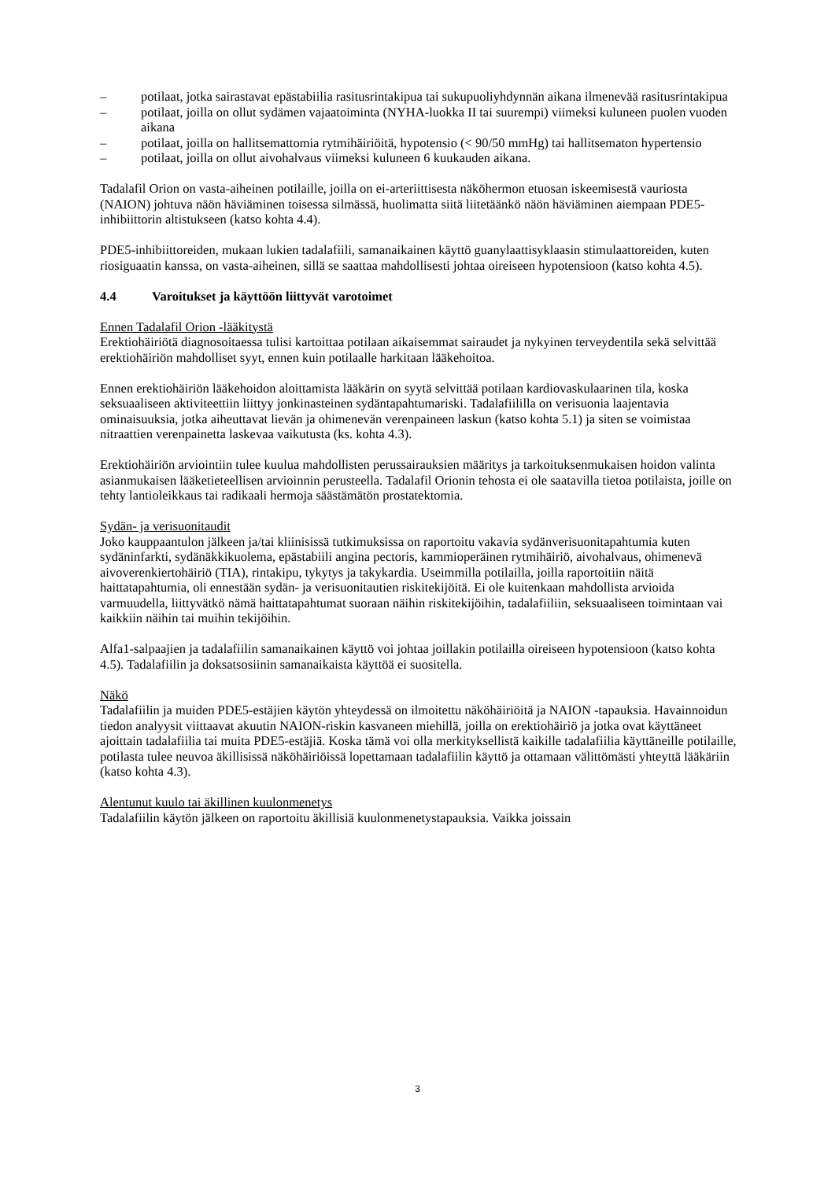– potilaat, jotka sairastavat epästabiilia rasitusrintakipua tai sukupuoliyhdynnän aikana ilmenevää rasitusrintakipua
– potilaat, joilla on ollut sydämen vajaatoiminta (NYHA-luokka II tai suurempi) viimeksi kuluneen puolen vuoden aikana
– potilaat, joilla on hallitsemattomia rytmihäiriöitä, hypotensio (< 90/50 mmHg) tai hallitsematon hypertensio
– potilaat, joilla on ollut aivohalvaus viimeksi kuluneen 6 kuukauden aikana.
Tadalafil Orion on vasta-aiheinen potilaille, joilla on ei-arteriittisesta näköhermon etuosan iskeemisestä vauriosta (NAION) johtuva näön häviäminen toisessa silmässä, huolimatta siitä liitetäänkö näön häviäminen aiempaan PDE5-inhibiittorin altistukseen (katso kohta 4.4).
PDE5-inhibiittoreiden, mukaan lukien tadalafiili, samanaikainen käyttö guanylaattisyklaasin stimulaattoreiden, kuten riosiguaatin kanssa, on vasta-aiheinen, sillä se saattaa mahdollisesti johtaa oireiseen hypotensioon (katso kohta 4.5).
4.4 Varoitukset ja käyttöön liittyvät varotoimet
Ennen Tadalafil Orion -lääkitystä
Erektiohäiriötä diagnosoitaessa tulisi kartoittaa potilaan aikaisemmat sairaudet ja nykyinen terveydentila sekä selvittää erektiohäiriön mahdolliset syyt, ennen kuin potilaalle harkitaan lääkehoitoa.
Ennen erektiohäiriön lääkehoidon aloittamista lääkärin on syytä selvittää potilaan kardiovaskulaarinen tila, koska seksuaaliseen aktiviteettiin liittyy jonkinasteinen sydäntapahtumariski. Tadalafiililla on verisuonia laajentavia ominaisuuksia, jotka aiheuttavat lievän ja ohimenevän verenpaineen laskun (katso kohta 5.1) ja siten se voimistaa nitraattien verenpainetta laskevaa vaikutusta (ks. kohta 4.3).
Erektiohäiriön arviointiin tulee kuulua mahdollisten perussairauksien määritys ja tarkoituksenmukaisen hoidon valinta asianmukaisen lääketieteellisen arvioinnin perusteella. Tadalafil Orionin tehosta ei ole saatavilla tietoa potilaista, joille on tehty lantioleikkaus tai radikaali hermoja säästämätön prostatektomia.
Sydän- ja verisuonitaudit
Joko kauppaantulon jälkeen ja/tai kliinisissä tutkimuksissa on raportoitu vakavia sydänverisuonitapahtumia kuten sydäninfarkti, sydänäkkikuolema, epästabiili angina pectoris, kammioperäinen rytmihäiriö, aivohalvaus, ohimenevä aivoverenkiertohäiriö (TIA), rintakipu, tykytys ja takykardia. Useimmilla potilailla, joilla raportoitiin näitä haittatapahtumia, oli ennestään sydän- ja verisuonitautien riskitekijöitä. Ei ole kuitenkaan mahdollista arvioida varmuudella, liittyvätkö nämä haittatapahtumat suoraan näihin riskitekijöihin, tadalafiiliin, seksuaaliseen toimintaan vai kaikkiin näihin tai muihin tekijöihin.
Alfa1-salpaajien ja tadalafiilin samanaikainen käyttö voi johtaa joillakin potilailla oireiseen hypotensioon (katso kohta 4.5). Tadalafiilin ja doksatsosiinin samanaikaista käyttöä ei suositella.
Näkö
Tadalafiilin ja muiden PDE5-estäjien käytön yhteydessä on ilmoitettu näköhäiriöitä ja NAION -tapauksia. Havainnoidun tiedon analyysit viittaavat akuutin NAION-riskin kasvaneen miehillä, joilla on erektiohäiriö ja jotka ovat käyttäneet ajoittain tadalafiilia tai muita PDE5-estäjiä. Koska tämä voi olla merkityksellistä kaikille tadalafiilia käyttäneille potilaille, potilasta tulee neuvoa äkillisissä näköhäiriöissä lopettamaan tadalafiilin käyttö ja ottamaan välittömästi yhteyttä lääkäriin (katso kohta 4.3).
Alentunut kuulo tai äkillinen kuulonmenetys
Tadalafiilin käytön jälkeen on raportoitu äkillisiä kuulonmenetystapauksia. Vaikka joissain
3